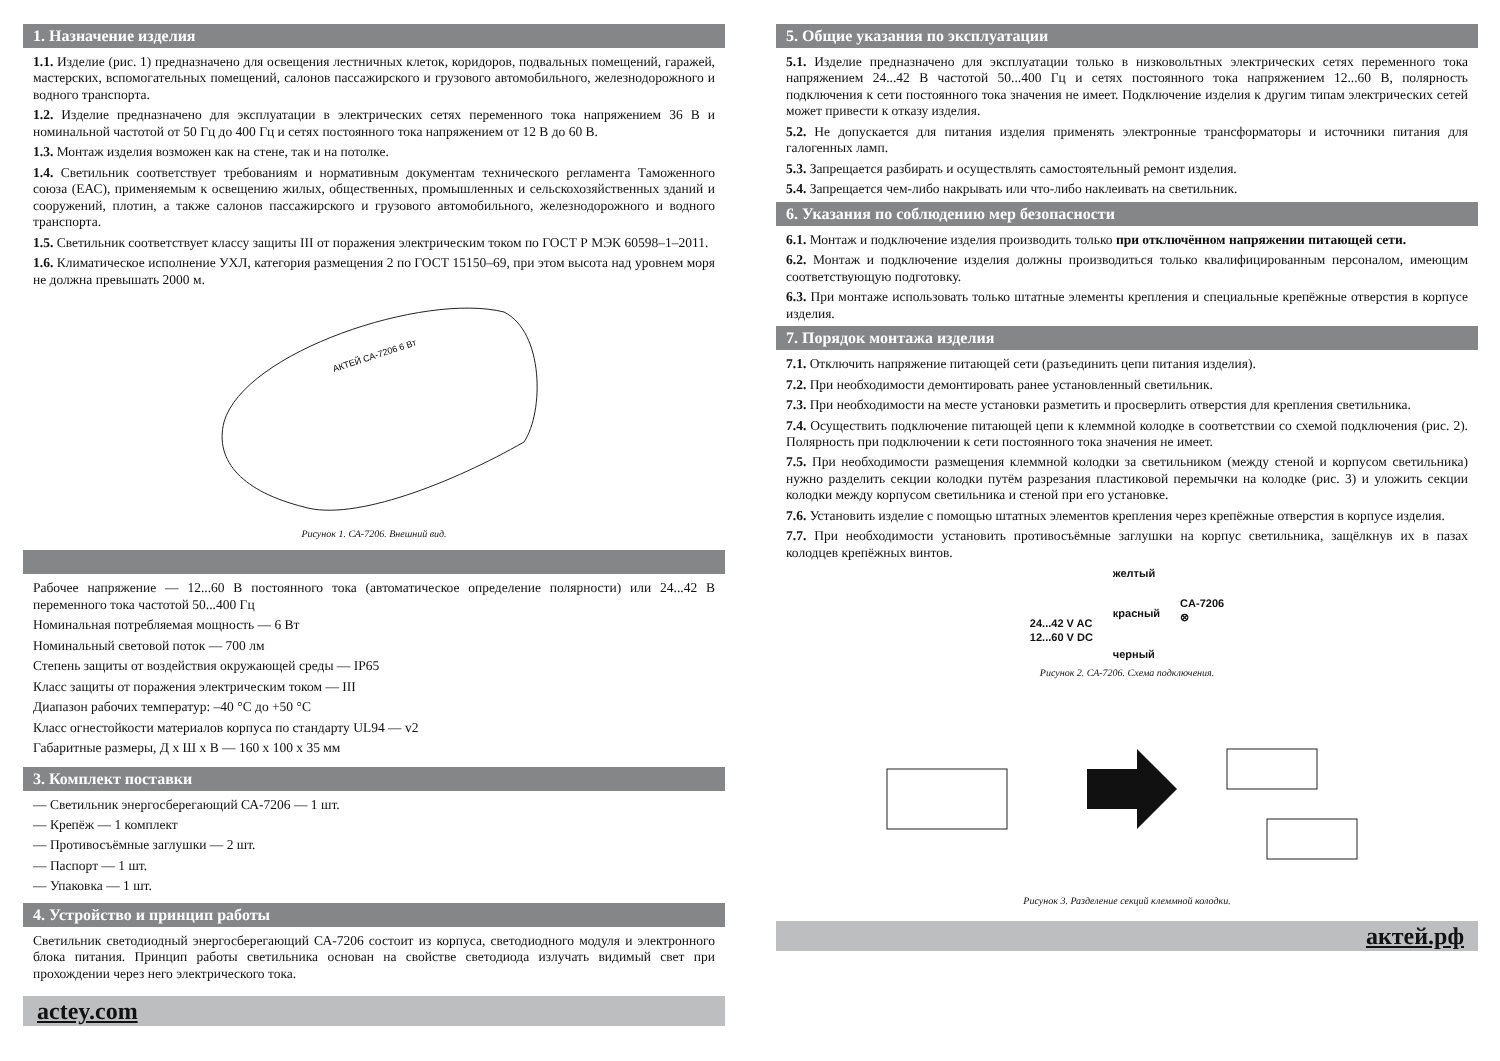1. Назначение изделия
1.1. Изделие (рис. 1) предназначено для освещения лестничных клеток, коридоров, подвальных помещений, гаражей, мастерских, вспомогательных помещений, салонов пассажирского и грузового автомобильного, железнодорожного и водного транспорта.
1.2. Изделие предназначено для эксплуатации в электрических сетях переменного тока напряжением 36 В и номинальной частотой от 50 Гц до 400 Гц и сетях постоянного тока напряжением от 12 В до 60 В.
1.3. Монтаж изделия возможен как на стене, так и на потолке.
1.4. Светильник соответствует требованиям и нормативным документам технического регламента Таможенного союза (ЕАС), применяемым к освещению жилых, общественных, промышленных и сельскохозяйственных зданий и сооружений, плотин, а также салонов пассажирского и грузового автомобильного, железнодорожного и водного транспорта.
1.5. Светильник соответствует классу защиты III от поражения электрическим током по ГОСТ Р МЭК 60598–1–2011.
1.6. Климатическое исполнение УХЛ, категория размещения 2 по ГОСТ 15150–69, при этом высота над уровнем моря не должна превышать 2000 м.
АКТЕЙ CA-7206 6 Вт
Рисунок 1. СА-7206. Внешний вид.
Рабочее напряжение — 12...60 В постоянного тока (автоматическое определение полярности) или 24...42 В переменного тока частотой 50...400 Гц
Номинальная потребляемая мощность — 6 Вт
Номинальный световой поток — 700 лм
Степень защиты от воздействия окружающей среды — IP65
Класс защиты от поражения электрическим током — III
Диапазон рабочих температур: –40 °С до +50 °С
Класс огнестойкости материалов корпуса по стандарту UL94 — v2
Габаритные размеры, Д х Ш х В — 160 х 100 х 35 мм
3. Комплект поставки
— Светильник энергосберегающий СА-7206 — 1 шт.
— Крепёж — 1 комплект
— Противосъёмные заглушки — 2 шт.
— Паспорт — 1 шт.
— Упаковка — 1 шт.
4. Устройство и принцип работы
Светильник светодиодный энергосберегающий СА-7206 состоит из корпуса, светодиодного модуля и электронного блока питания. Принцип работы светильника основан на свойстве светодиода излучать видимый свет при прохождении через него электрического тока.
actey.com
5. Общие указания по эксплуатации
5.1. Изделие предназначено для эксплуатации только в низковольтных электрических сетях переменного тока напряжением 24...42 В частотой 50...400 Гц и сетях постоянного тока напряжением 12...60 В, полярность подключения к сети постоянного тока значения не имеет. Подключение изделия к другим типам электрических сетей может привести к отказу изделия.
5.2. Не допускается для питания изделия применять электронные трансформаторы и источники питания для галогенных ламп.
5.3. Запрещается разбирать и осуществлять самостоятельный ремонт изделия.
5.4. Запрещается чем-либо накрывать или что-либо наклеивать на светильник.
6. Указания по соблюдению мер безопасности
6.1. Монтаж и подключение изделия производить только при отключённом напряжении питающей сети.
6.2. Монтаж и подключение изделия должны производиться только квалифицированным персоналом, имеющим соответствующую подготовку.
6.3. При монтаже использовать только штатные элементы крепления и специальные крепёжные отверстия в корпусе изделия.
7. Порядок монтажа изделия
7.1. Отключить напряжение питающей сети (разъединить цепи питания изделия).
7.2. При необходимости демонтировать ранее установленный светильник.
7.3. При необходимости на месте установки разметить и просверлить отверстия для крепления светильника.
7.4. Осуществить подключение питающей цепи к клеммной колодке в соответствии со схемой подключения (рис. 2). Полярность при подключении к сети постоянного тока значения не имеет.
7.5. При необходимости размещения клеммной колодки за светильником (между стеной и корпусом светильника) нужно разделить секции колодки путём разрезания пластиковой перемычки на колодке (рис. 3) и уложить секции колодки между корпусом светильника и стеной при его установке.
7.6. Установить изделие с помощью штатных элементов крепления через крепёжные отверстия в корпусе изделия.
7.7. При необходимости установить противосъёмные заглушки на корпус светильника, защёлкнув их в пазах колодцев крепёжных винтов.
24...42 V AC
12...60 V DC
желтый
красный
черный
CA-7206
⊗
Рисунок 2. СА-7206. Схема подключения.
Рисунок 3. Разделение секций клеммной колодки.
актей.рф